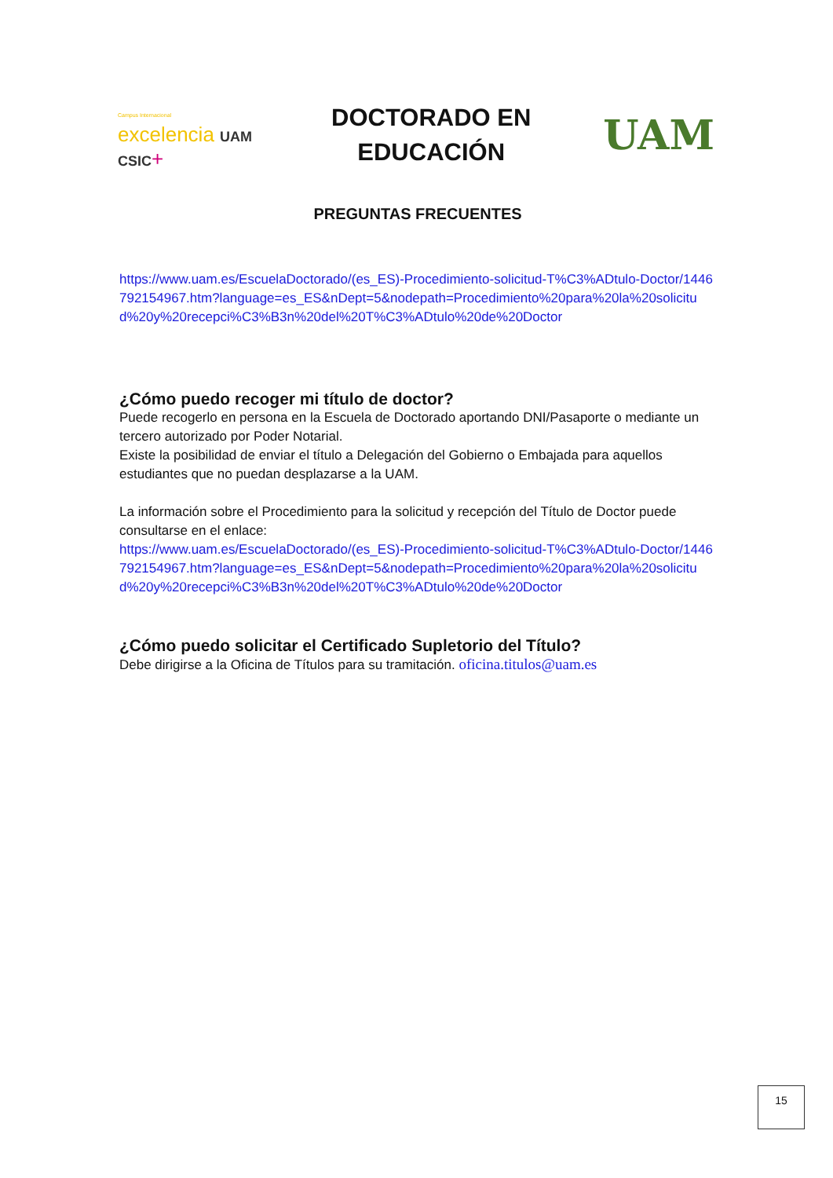Campus Internacional
excelencia UAM CSIC+
DOCTORADO EN
EDUCACIÓN
UAM
PREGUNTAS FRECUENTES
https://www.uam.es/EscuelaDoctorado/(es_ES)-Procedimiento-solicitud-T%C3%ADtulo-Doctor/1446792154967.htm?language=es_ES&nDept=5&nodepath=Procedimiento%20para%20la%20solicitud%20y%20recepci%C3%B3n%20del%20T%C3%ADtulo%20de%20Doctor
¿Cómo puedo recoger mi título de doctor?
Puede recogerlo en persona en la Escuela de Doctorado aportando DNI/Pasaporte o mediante un tercero autorizado por Poder Notarial.
Existe la posibilidad de enviar el título a Delegación del Gobierno o Embajada para aquellos estudiantes que no puedan desplazarse a la UAM.
La información sobre el Procedimiento para la solicitud y recepción del Título de Doctor puede consultarse en el enlace:
https://www.uam.es/EscuelaDoctorado/(es_ES)-Procedimiento-solicitud-T%C3%ADtulo-Doctor/1446792154967.htm?language=es_ES&nDept=5&nodepath=Procedimiento%20para%20la%20solicitud%20y%20recepci%C3%B3n%20del%20T%C3%ADtulo%20de%20Doctor
¿Cómo puedo solicitar el Certificado Supletorio del Título?
Debe dirigirse a la Oficina de Títulos para su tramitación. oficina.titulos@uam.es
15